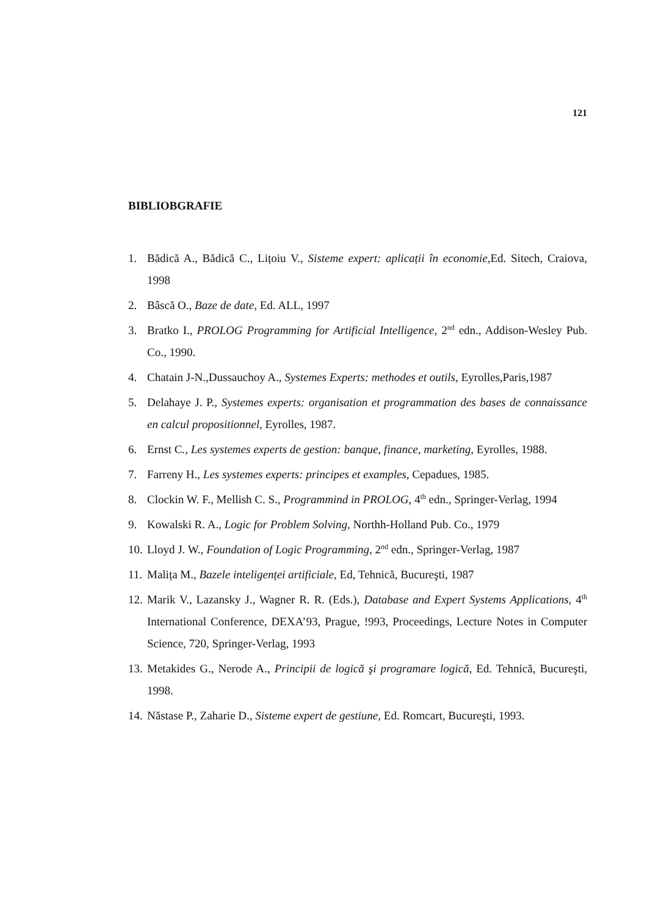121
BIBLIOBGRAFIE
1. Bădică A., Bădică C., Lițoiu V., Sisteme expert: aplicații în economie,Ed. Sitech, Craiova, 1998
2. Bâscă O., Baze de date, Ed. ALL, 1997
3. Bratko I., PROLOG Programming for Artificial Intelligence, 2<sup>nd</sup> edn., Addison-Wesley Pub. Co., 1990.
4. Chatain J-N.,Dussauchoy A., Systemes Experts: methodes et outils, Eyrolles,Paris,1987
5. Delahaye J. P., Systemes experts: organisation et programmation des bases de connaissance en calcul propositionnel, Eyrolles, 1987.
6. Ernst C., Les systemes experts de gestion: banque, finance, marketing, Eyrolles, 1988.
7. Farreny H., Les systemes experts: principes et examples, Cepadues, 1985.
8. Clockin W. F., Mellish C. S., Programmind in PROLOG, 4<sup>th</sup> edn., Springer-Verlag, 1994
9. Kowalski R. A., Logic for Problem Solving, Northh-Holland Pub. Co., 1979
10. Lloyd J. W., Foundation of Logic Programming, 2<sup>nd</sup> edn., Springer-Verlag, 1987
11. Malița M., Bazele inteligenței artificiale, Ed, Tehnică, Bucureşti, 1987
12. Marik V., Lazansky J., Wagner R. R. (Eds.), Database and Expert Systems Applications, 4<sup>th</sup> International Conference, DEXA’93, Prague, !993, Proceedings, Lecture Notes in Computer Science, 720, Springer-Verlag, 1993
13. Metakides G., Nerode A., Principii de logică şi programare logică, Ed. Tehnică, Bucureşti, 1998.
14. Năstase P., Zaharie D., Sisteme expert de gestiune, Ed. Romcart, Bucureşti, 1993.